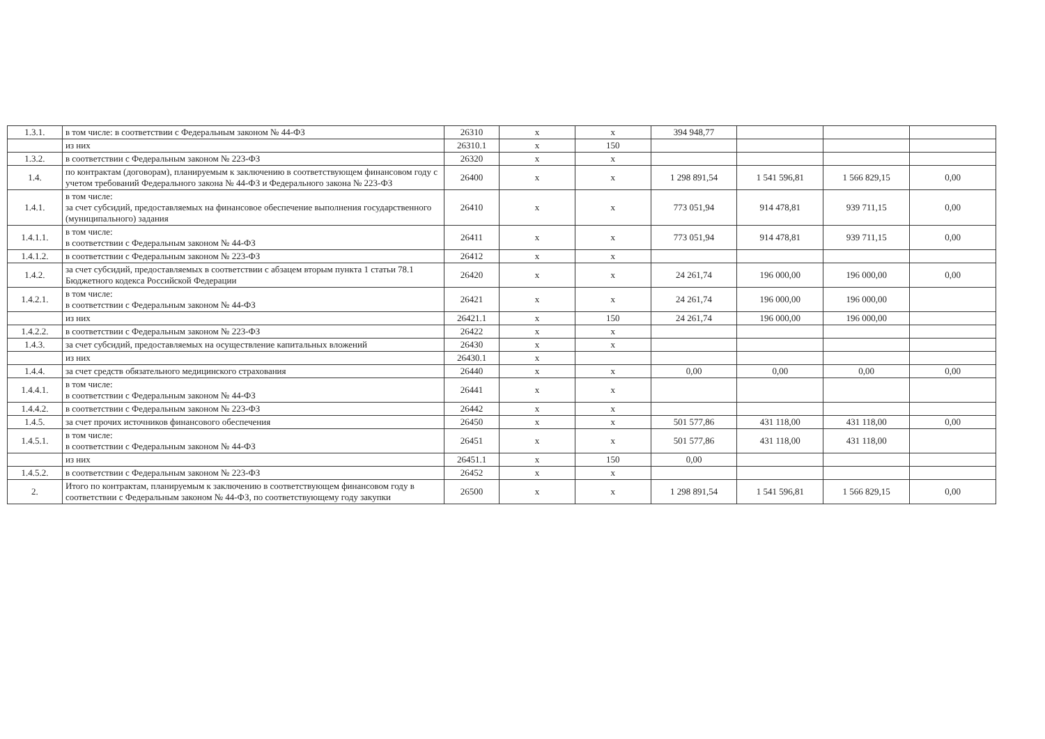| 1.3.1. | в том числе: в соответствии с Федеральным законом № 44-ФЗ | 26310 | х | х | 394 948,77 | | | |
| | из них | 26310.1 | х | 150 | | | | |
| 1.3.2. | в соответствии с Федеральным законом № 223-ФЗ | 26320 | х | х | | | | |
| 1.4. | по контрактам (договорам), планируемым к заключению в соответствующем финансовом году с учетом требований Федерального закона № 44-ФЗ и Федерального закона № 223-ФЗ | 26400 | х | х | 1 298 891,54 | 1 541 596,81 | 1 566 829,15 | 0,00 |
| 1.4.1. | в том числе: за счет субсидий, предоставляемых на финансовое обеспечение выполнения государственного (муниципального) задания | 26410 | х | х | 773 051,94 | 914 478,81 | 939 711,15 | 0,00 |
| 1.4.1.1. | в том числе: в соответствии с Федеральным законом № 44-ФЗ | 26411 | х | х | 773 051,94 | 914 478,81 | 939 711,15 | 0,00 |
| 1.4.1.2. | в соответствии с Федеральным законом № 223-ФЗ | 26412 | х | х | | | | |
| 1.4.2. | за счет субсидий, предоставляемых в соответствии с абзацем вторым пункта 1 статьи 78.1 Бюджетного кодекса Российской Федерации | 26420 | х | х | 24 261,74 | 196 000,00 | 196 000,00 | 0,00 |
| 1.4.2.1. | в том числе: в соответствии с Федеральным законом № 44-ФЗ | 26421 | х | х | 24 261,74 | 196 000,00 | 196 000,00 | |
| | из них | 26421.1 | х | 150 | 24 261,74 | 196 000,00 | 196 000,00 | |
| 1.4.2.2. | в соответствии с Федеральным законом № 223-ФЗ | 26422 | х | х | | | | |
| 1.4.3. | за счет субсидий, предоставляемых на осуществление капитальных вложений | 26430 | х | х | | | | |
| | из них | 26430.1 | х | | | | | |
| 1.4.4. | за счет средств обязательного медицинского страхования | 26440 | х | х | 0,00 | 0,00 | 0,00 | 0,00 |
| 1.4.4.1. | в том числе: в соответствии с Федеральным законом № 44-ФЗ | 26441 | х | х | | | | |
| 1.4.4.2. | в соответствии с Федеральным законом № 223-ФЗ | 26442 | х | х | | | | |
| 1.4.5. | за счет прочих источников финансового обеспечения | 26450 | х | х | 501 577,86 | 431 118,00 | 431 118,00 | 0,00 |
| 1.4.5.1. | в том числе: в соответствии с Федеральным законом № 44-ФЗ | 26451 | х | х | 501 577,86 | 431 118,00 | 431 118,00 | |
| | из них | 26451.1 | х | 150 | 0,00 | | | |
| 1.4.5.2. | в соответствии с Федеральным законом № 223-ФЗ | 26452 | х | х | | | | |
| 2. | Итого по контрактам, планируемым к заключению в соответствующем финансовом году в соответствии с Федеральным законом № 44-ФЗ, по соответствующему году закупки | 26500 | х | х | 1 298 891,54 | 1 541 596,81 | 1 566 829,15 | 0,00 |